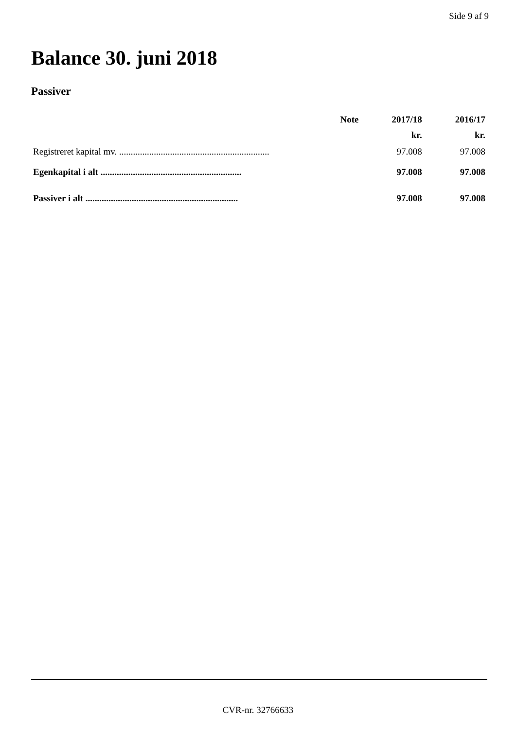Side 9 af 9
Balance 30. juni 2018
Passiver
| | Note | 2017/18 | 2016/17 |
| --- | --- | --- | --- |
| | | kr. | kr. |
| Registreret kapital mv. ................................................................. | | 97.008 | 97.008 |
| Egenkapital i alt ............................................................. | | 97.008 | 97.008 |
| Passiver i alt .................................................................. | | 97.008 | 97.008 |
CVR-nr. 32766633